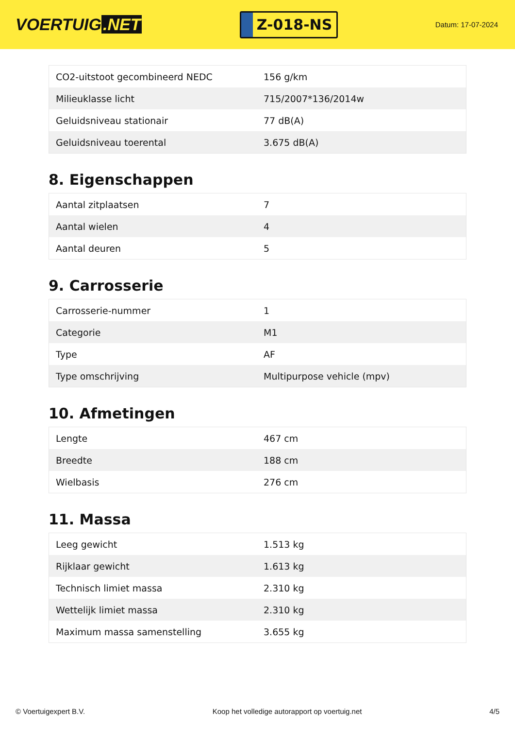VOERTUIG.NET
Z-018-NS
Datum: 17-07-2024
| CO2-uitstoot gecombineerd NEDC | 156 g/km |
| Milieuklasse licht | 715/2007*136/2014w |
| Geluidsniveau stationair | 77 dB(A) |
| Geluidsniveau toerental | 3.675 dB(A) |
8. Eigenschappen
| Aantal zitplaatsen | 7 |
| Aantal wielen | 4 |
| Aantal deuren | 5 |
9. Carrosserie
| Carrosserie-nummer | 1 |
| Categorie | M1 |
| Type | AF |
| Type omschrijving | Multipurpose vehicle (mpv) |
10. Afmetingen
| Lengte | 467 cm |
| Breedte | 188 cm |
| Wielbasis | 276 cm |
11. Massa
| Leeg gewicht | 1.513 kg |
| Rijklaar gewicht | 1.613 kg |
| Technisch limiet massa | 2.310 kg |
| Wettelijk limiet massa | 2.310 kg |
| Maximum massa samenstelling | 3.655 kg |
© Voertuigexpert B.V. Koop het volledige autorapport op voertuig.net 4/5